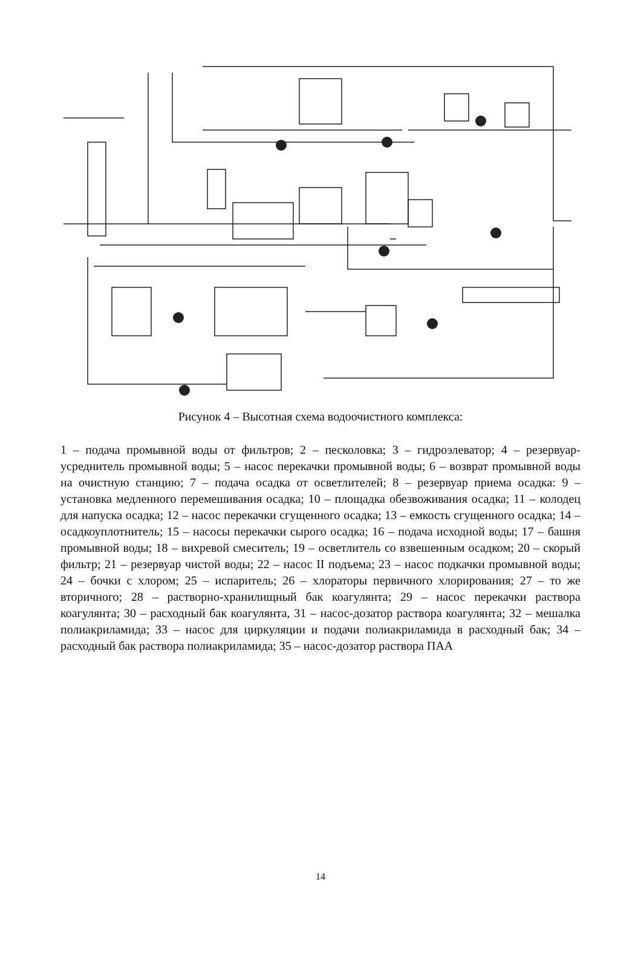Рисунок 4 – Высотная схема водоочистного комплекса:
1 – подача промывной воды от фильтров; 2 – песколовка; 3 – гидроэлеватор; 4 – резервуар-усреднитель промывной воды; 5 – насос перекачки промывной воды; 6 – возврат промывной воды на очистную станцию; 7 – подача осадка от осветлителей; 8 – резервуар приема осадка: 9 – установка медленного перемешивания осадка; 10 – площадка обезвоживания осадка; 11 – колодец для напуска осадка; 12 – насос перекачки сгущенного осадка; 13 – емкость сгущенного осадка; 14 – осадкоуплотнитель; 15 – насосы перекачки сырого осадка; 16 – подача исходной воды; 17 – башня промывной воды; 18 – вихревой смеситель; 19 – осветлитель со взвешенным осадком; 20 – скорый фильтр; 21 – резервуар чистой воды; 22 – насос II подъема; 23 – насос подкачки промывной воды; 24 – бочки с хлором; 25 – испаритель; 26 – хлораторы первичного хлорирования; 27 – то же вторичного; 28 – растворно-хранилищный бак коагулянта; 29 – насос перекачки раствора коагулянта; 30 – расходный бак коагулянта, 31 – насос-дозатор раствора коагулянта; 32 – мешалка полиакриламида; 33 – насос для циркуляции и подачи полиакриламида в расходный бак; 34 – расходный бак раствора полиакриламида; 35 – насос-дозатор раствора ПАА
14